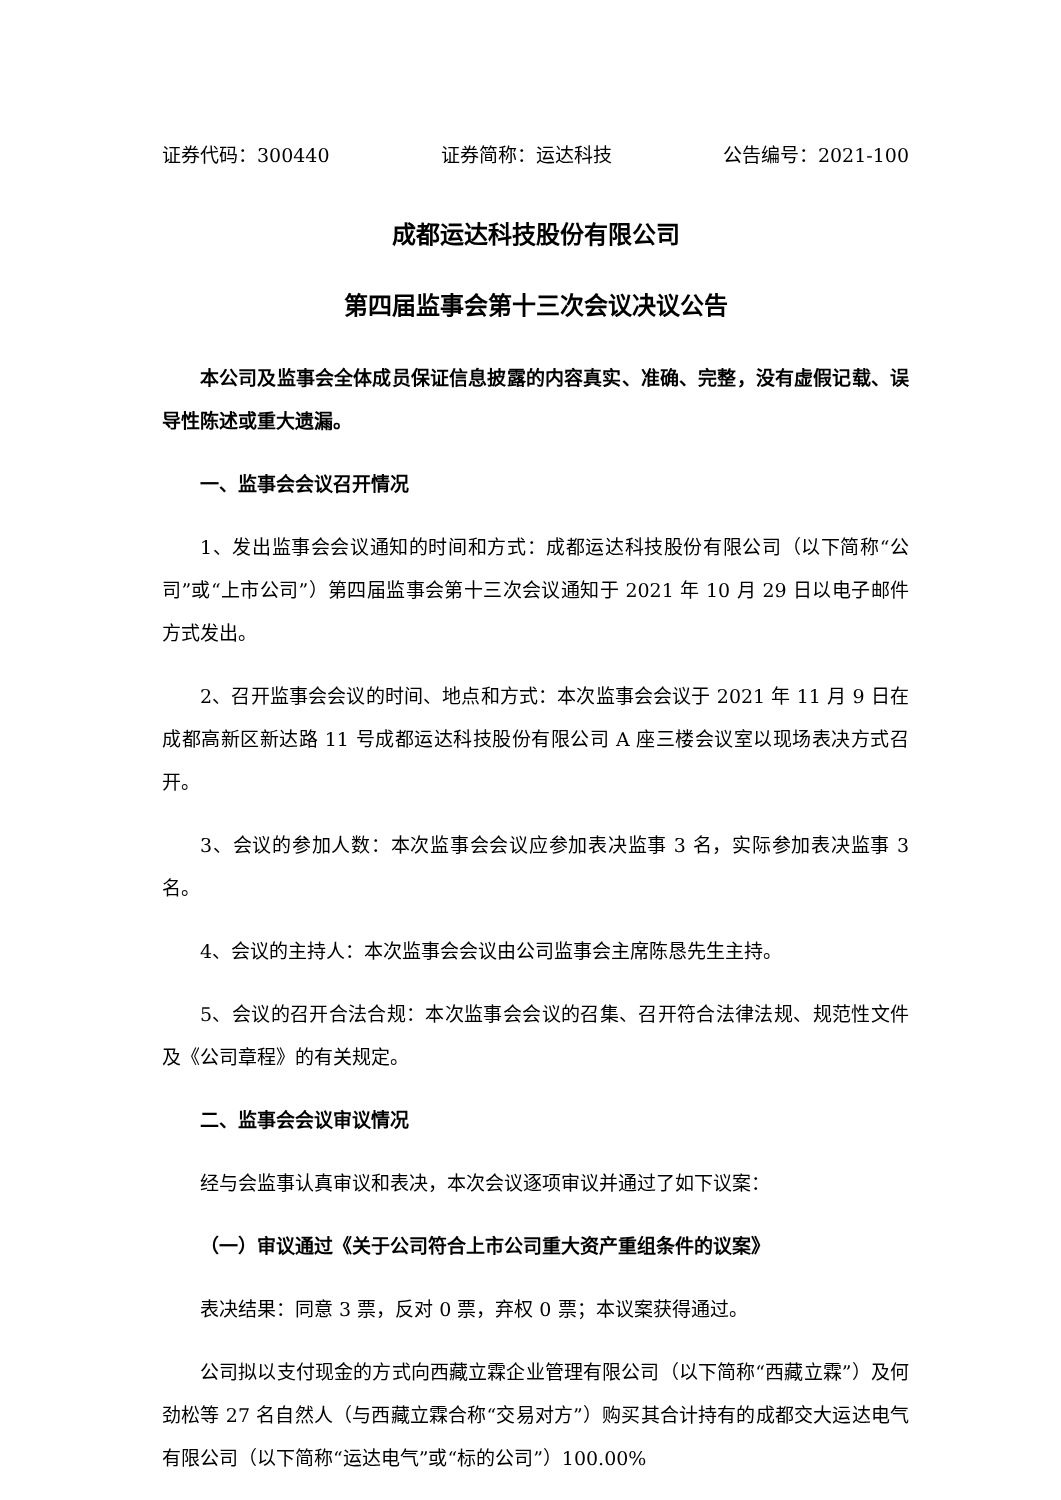证券代码：300440 证券简称：运达科技 公告编号：2021-100
成都运达科技股份有限公司
第四届监事会第十三次会议决议公告
本公司及监事会全体成员保证信息披露的内容真实、准确、完整，没有虚假记载、误导性陈述或重大遗漏。
一、监事会会议召开情况
1、发出监事会会议通知的时间和方式：成都运达科技股份有限公司（以下简称“公司”或“上市公司”）第四届监事会第十三次会议通知于 2021 年 10 月 29 日以电子邮件方式发出。
2、召开监事会会议的时间、地点和方式：本次监事会会议于 2021 年 11 月 9 日在成都高新区新达路 11 号成都运达科技股份有限公司 A 座三楼会议室以现场表决方式召开。
3、会议的参加人数：本次监事会会议应参加表决监事 3 名，实际参加表决监事 3 名。
4、会议的主持人：本次监事会会议由公司监事会主席陈恳先生主持。
5、会议的召开合法合规：本次监事会会议的召集、召开符合法律法规、规范性文件及《公司章程》的有关规定。
二、监事会会议审议情况
经与会监事认真审议和表决，本次会议逐项审议并通过了如下议案：
（一）审议通过《关于公司符合上市公司重大资产重组条件的议案》
表决结果：同意 3 票，反对 0 票，弃权 0 票；本议案获得通过。
公司拟以支付现金的方式向西藏立霖企业管理有限公司（以下简称“西藏立霖”）及何劲松等 27 名自然人（与西藏立霖合称“交易对方”）购买其合计持有的成都交大运达电气有限公司（以下简称“运达电气”或“标的公司”）100.00%